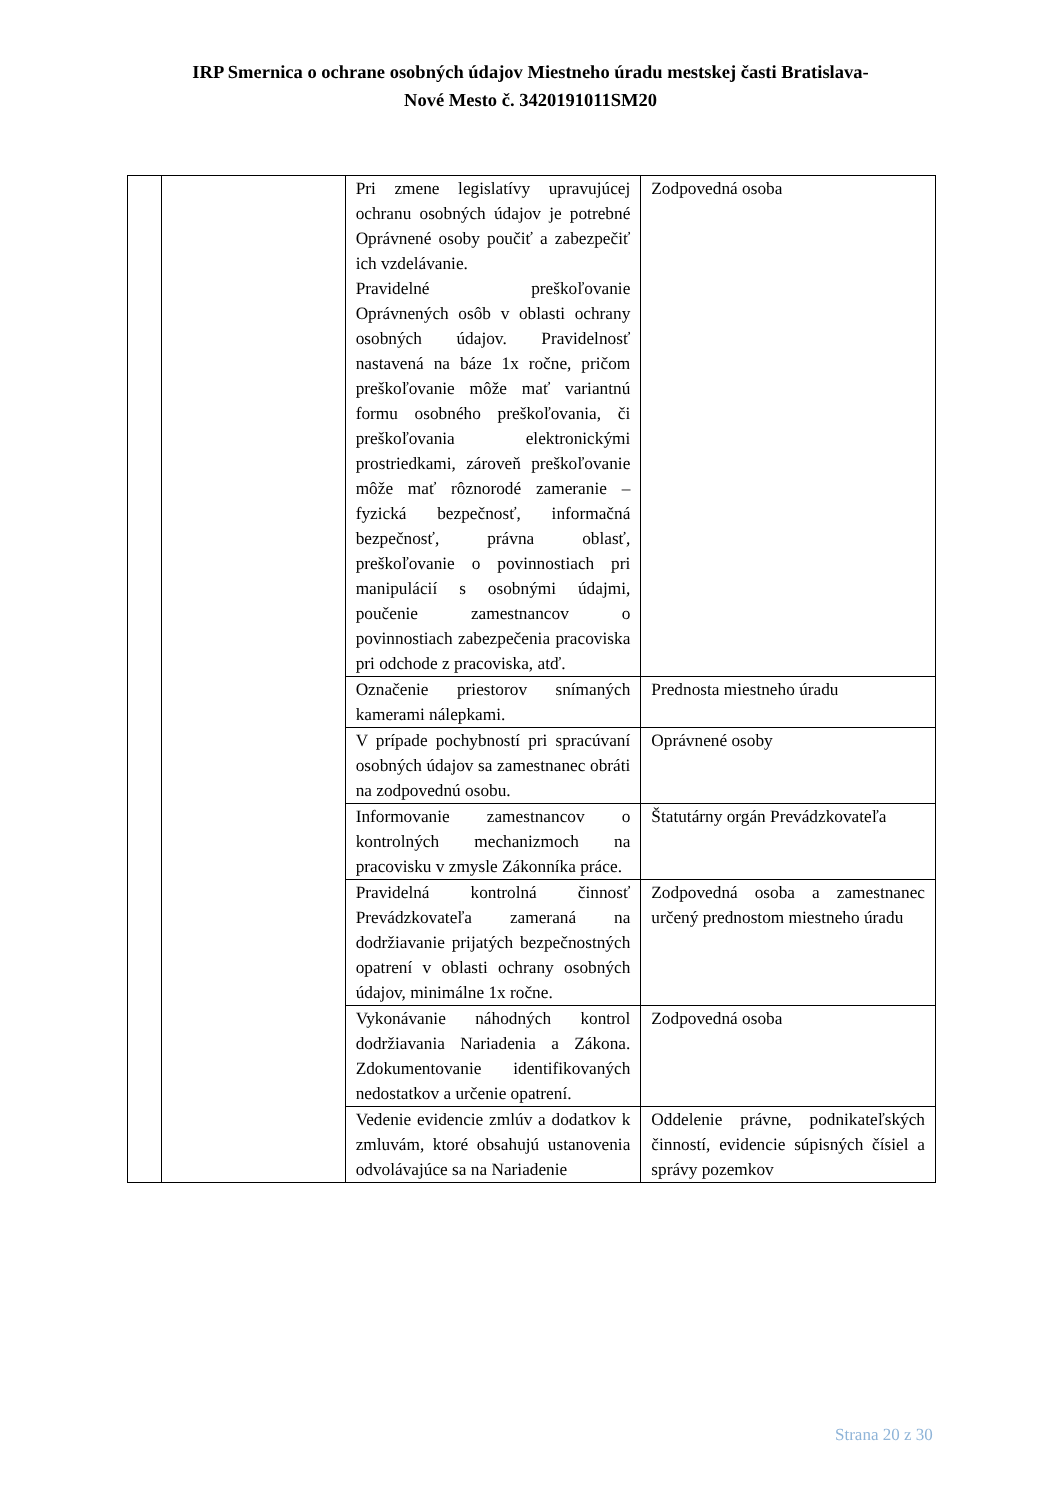IRP Smernica o ochrane osobných údajov Miestneho úradu mestskej časti Bratislava-
Nové Mesto č. 3420191011SM20
| | | Pri zmene legislatívy upravujúcej ochranu osobných údajov je potrebné Oprávnené osoby poučiť a zabezpečiť ich vzdelávanie. Pravidelné preškoľovanie Oprávnených osôb v oblasti ochrany osobných údajov. Pravidelnosť nastavená na báze 1x ročne, pričom preškoľovanie môže mať variantnú formu osobného preškoľovania, či preškoľovania elektronickými prostriedkami, zároveň preškoľovanie môže mať rôznorodé zameranie – fyzická bezpečnosť, informačná bezpečnosť, právna oblasť, preškoľovanie o povinnostiach pri manipulácií s osobnými údajmi, poučenie zamestnancov o povinnostiach zabezpečenia pracoviska pri odchode z pracoviska, atď. | Zodpovedná osoba |
| | | Označenie priestorov snímaných kamerami nálepkami. | Prednosta miestneho úradu |
| | | V prípade pochybností pri spracúvaní osobných údajov sa zamestnanec obráti na zodpovednú osobu. | Oprávnené osoby |
| | | Informovanie zamestnancov o kontrolných mechanizmoch na pracovisku v zmysle Zákonníka práce. | Štatutárny orgán Prevádzkovateľa |
| | | Pravidelná kontrolná činnosť Prevádzkovateľa zameraná na dodržiavanie prijatých bezpečnostných opatrení v oblasti ochrany osobných údajov, minimálne 1x ročne. | Zodpovedná osoba a zamestnanec určený prednostom miestneho úradu |
| | | Vykonávanie náhodných kontrol dodržiavania Nariadenia a Zákona. Zdokumentovanie identifikovaných nedostatkov a určenie opatrení. | Zodpovedná osoba |
| | | Vedenie evidencie zmlúv a dodatkov k zmluvám, ktoré obsahujú ustanovenia odvolávajúce sa na Nariadenie | Oddelenie právne, podnikateľských činností, evidencie súpisných čísiel a správy pozemkov |
Strana 20 z 30